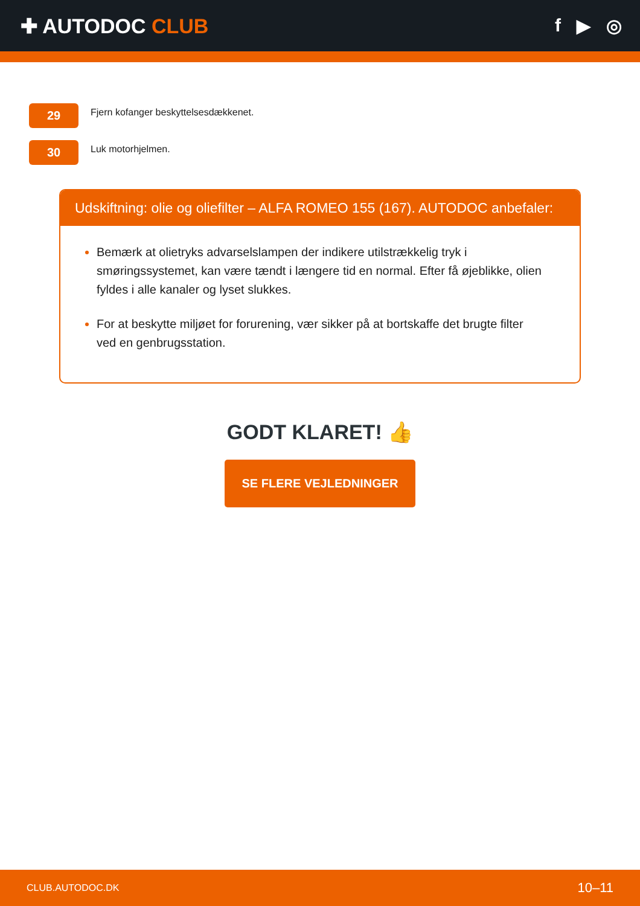✚ AUTODOC CLUB f ▶ ◎
29
Fjern kofanger beskyttelsesdækkenet.
30
Luk motorhjelmen.
Udskiftning: olie og oliefilter – ALFA ROMEO 155 (167). AUTODOC anbefaler:
Bemærk at olietryks advarselslampen der indikere utilstrækkelig tryk i smøringssystemet, kan være tændt i længere tid en normal. Efter få øjeblikke, olien fyldes i alle kanaler og lyset slukkes.
For at beskytte miljøet for forurening, vær sikker på at bortskaffe det brugte filter ved en genbrugsstation.
GODT KLARET! 👍
SE FLERE VEJLEDNINGER
CLUB.AUTODOC.DK 10–11